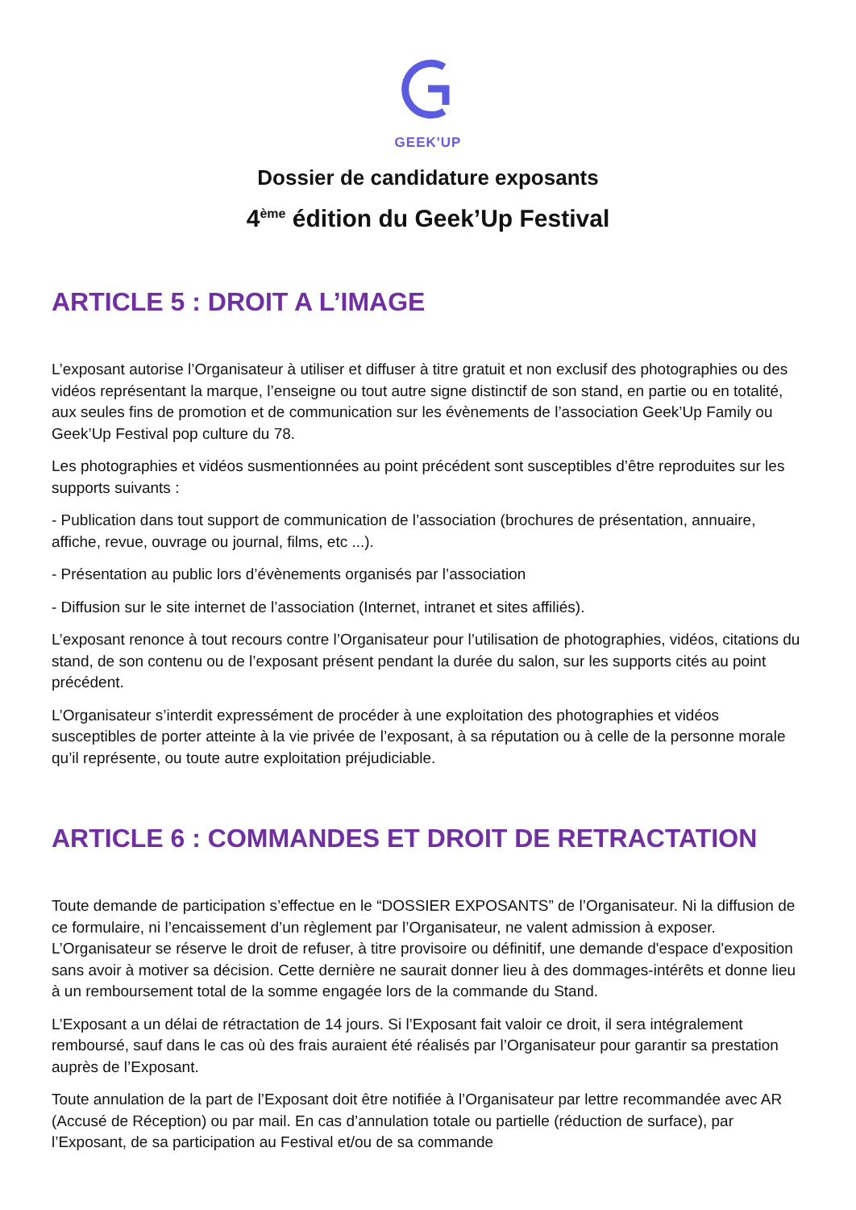GEEK'UP
Dossier de candidature exposants
4<sup>ème</sup> édition du Geek’Up Festival
ARTICLE 5 : DROIT A L’IMAGE
L’exposant autorise l’Organisateur à utiliser et diffuser à titre gratuit et non exclusif des photographies ou des vidéos représentant la marque, l’enseigne ou tout autre signe distinctif de son stand, en partie ou en totalité, aux seules fins de promotion et de communication sur les évènements de l’association Geek’Up Family ou Geek’Up Festival pop culture du 78.
Les photographies et vidéos susmentionnées au point précédent sont susceptibles d’être reproduites sur les supports suivants :
- Publication dans tout support de communication de l’association (brochures de présentation, annuaire, affiche, revue, ouvrage ou journal, films, etc ...).
- Présentation au public lors d’évènements organisés par l’association
- Diffusion sur le site internet de l’association (Internet, intranet et sites affiliés).
L’exposant renonce à tout recours contre l’Organisateur pour l’utilisation de photographies, vidéos, citations du stand, de son contenu ou de l’exposant présent pendant la durée du salon, sur les supports cités au point précédent.
L’Organisateur s’interdit expressément de procéder à une exploitation des photographies et vidéos susceptibles de porter atteinte à la vie privée de l’exposant, à sa réputation ou à celle de la personne morale qu’il représente, ou toute autre exploitation préjudiciable.
ARTICLE 6 : COMMANDES ET DROIT DE RETRACTATION
Toute demande de participation s’effectue en le “DOSSIER EXPOSANTS” de l’Organisateur. Ni la diffusion de ce formulaire, ni l’encaissement d’un règlement par l’Organisateur, ne valent admission à exposer. L’Organisateur se réserve le droit de refuser, à titre provisoire ou définitif, une demande d'espace d'exposition sans avoir à motiver sa décision. Cette dernière ne saurait donner lieu à des dommages-intérêts et donne lieu à un remboursement total de la somme engagée lors de la commande du Stand.
L’Exposant a un délai de rétractation de 14 jours. Si l’Exposant fait valoir ce droit, il sera intégralement remboursé, sauf dans le cas où des frais auraient été réalisés par l’Organisateur pour garantir sa prestation auprès de l’Exposant.
Toute annulation de la part de l’Exposant doit être notifiée à l’Organisateur par lettre recommandée avec AR (Accusé de Réception) ou par mail. En cas d’annulation totale ou partielle (réduction de surface), par l’Exposant, de sa participation au Festival et/ou de sa commande